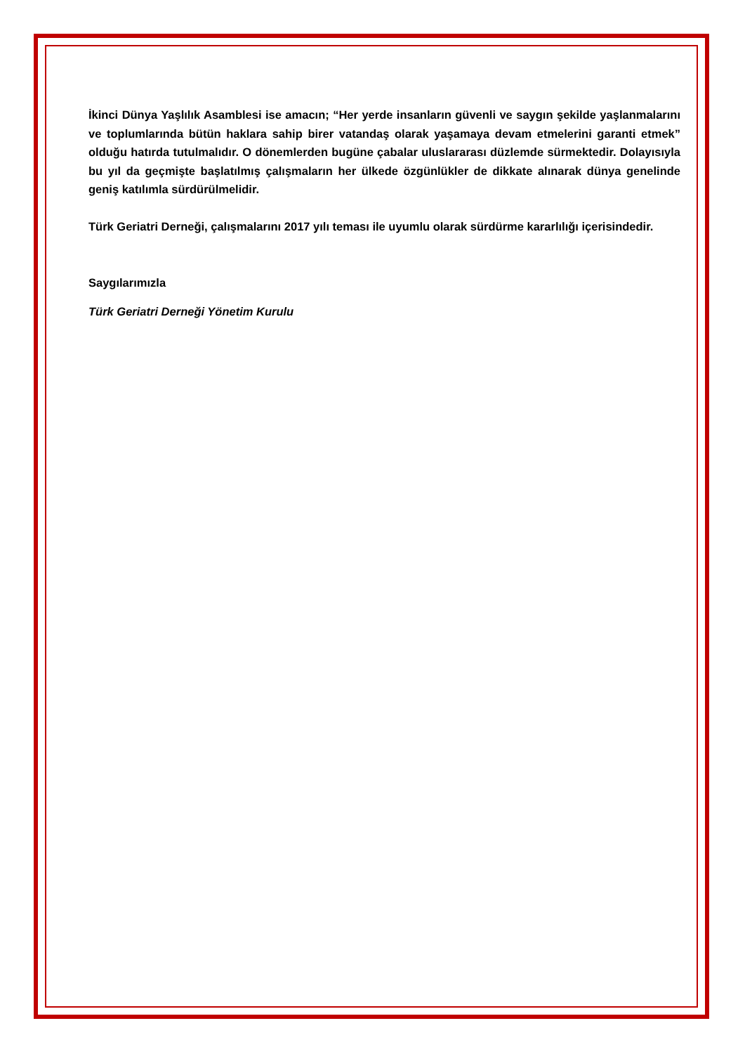İkinci Dünya Yaşlılık Asamblesi ise amacın; “Her yerde insanların güvenli ve saygın şekilde yaşlanmalarını ve toplumlarında bütün haklara sahip birer vatandaş olarak yaşamaya devam etmelerini garanti etmek” olduğu hatırda tutulmalıdır. O dönemlerden bugüne çabalar uluslararası düzlemde sürmektedir. Dolayısıyla bu yıl da geçmişte başlatılmış çalışmaların her ülkede özgünlükler de dikkate alınarak dünya genelinde geniş katılımla sürdürülmelidir.
Türk Geriatri Derneği, çalışmalarını 2017 yılı teması ile uyumlu olarak sürdürme kararlılığı içerisindedir.
Saygılarımızla
Türk Geriatri Derneği Yönetim Kurulu